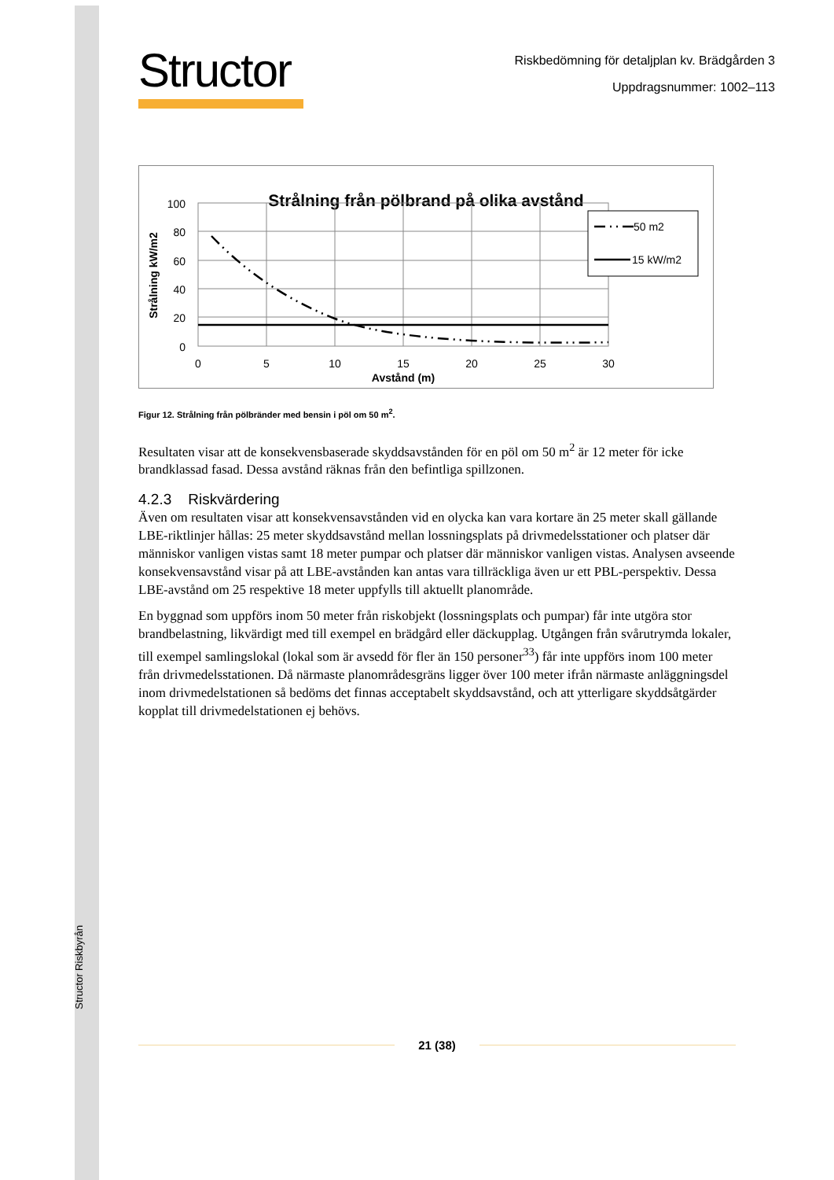Structor Riskbyrån
Structor
Riskbedömning för detaljplan kv. Brädgården 3
Uppdragsnummer: 1002–113
Strålning från pölbrand på olika avstånd
100
80
60
40
20
0
0
5
10
15
20
25
30
Avstånd (m)
Strålning kW/m2
50 m2
15 kW/m2
Figur 12. Strålning från pölbränder med bensin i pöl om 50 m<sup>2</sup>.
Resultaten visar att de konsekvensbaserade skyddsavstånden för en pöl om 50 m<sup>2</sup> är 12 meter för icke brandklassad fasad. Dessa avstånd räknas från den befintliga spillzonen.
4.2.3 Riskvärdering
Även om resultaten visar att konsekvensavstånden vid en olycka kan vara kortare än 25 meter skall gällande LBE-riktlinjer hållas: 25 meter skyddsavstånd mellan lossningsplats på drivmedelsstationer och platser där människor vanligen vistas samt 18 meter pumpar och platser där människor vanligen vistas. Analysen avseende konsekvensavstånd visar på att LBE-avstånden kan antas vara tillräckliga även ur ett PBL-perspektiv. Dessa LBE-avstånd om 25 respektive 18 meter uppfylls till aktuellt planområde.
En byggnad som uppförs inom 50 meter från riskobjekt (lossningsplats och pumpar) får inte utgöra stor brandbelastning, likvärdigt med till exempel en brädgård eller däckupplag. Utgången från svårutrymda lokaler, till exempel samlingslokal (lokal som är avsedd för fler än 150 personer<sup>33</sup>) får inte uppförs inom 100 meter från drivmedelsstationen. Då närmaste planområdesgräns ligger över 100 meter ifrån närmaste anläggningsdel inom drivmedelstationen så bedöms det finnas acceptabelt skyddsavstånd, och att ytterligare skyddsåtgärder kopplat till drivmedelstationen ej behövs.
21 (38)